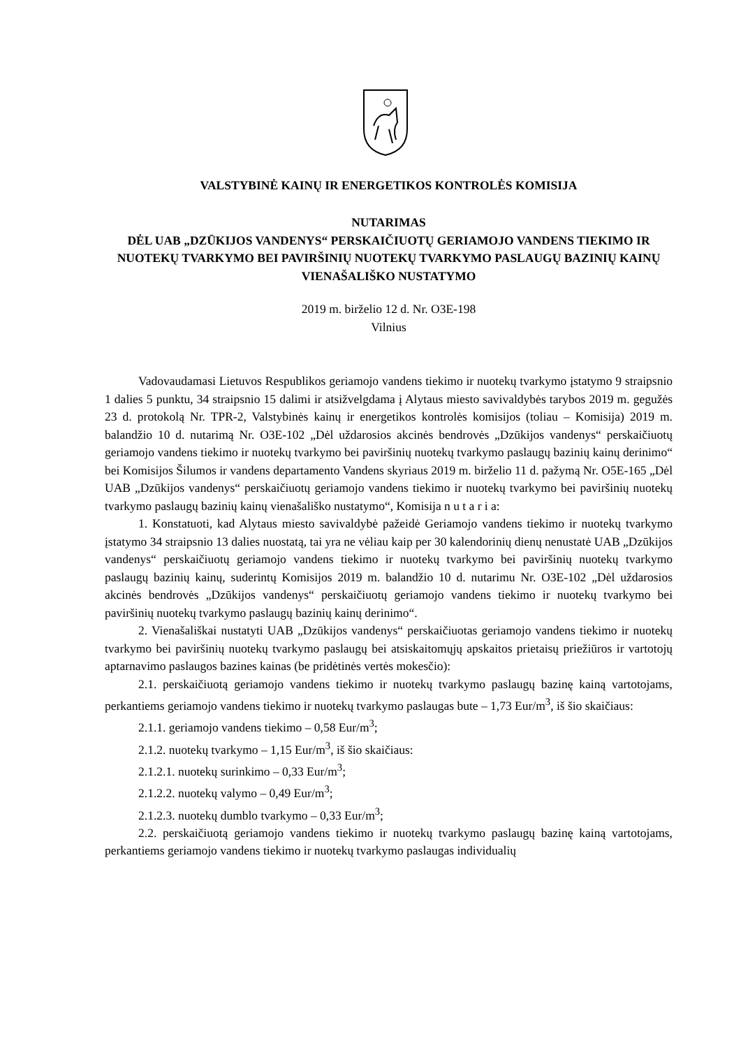VALSTYBINĖ KAINŲ IR ENERGETIKOS KONTROLĖS KOMISIJA
NUTARIMAS
DĖL UAB „DZŪKIJOS VANDENYS“ PERSKAIČIUOTŲ GERIAMOJO VANDENS TIEKIMO IR NUOTEKŲ TVARKYMO BEI PAVIRŠINIŲ NUOTEKŲ TVARKYMO PASLAUGŲ BAZINIŲ KAINŲ VIENAŠALIŠKO NUSTATYMO
2019 m. birželio 12 d. Nr. O3E-198
Vilnius
Vadovaudamasi Lietuvos Respublikos geriamojo vandens tiekimo ir nuotekų tvarkymo įstatymo 9 straipsnio 1 dalies 5 punktu, 34 straipsnio 15 dalimi ir atsižvelgdama į Alytaus miesto savivaldybės tarybos 2019 m. gegužės 23 d. protokolą Nr. TPR-2, Valstybinės kainų ir energetikos kontrolės komisijos (toliau – Komisija) 2019 m. balandžio 10 d. nutarimą Nr. O3E-102 „Dėl uždarosios akcinės bendrovės „Dzūkijos vandenys“ perskaičiuotų geriamojo vandens tiekimo ir nuotekų tvarkymo bei paviršinių nuotekų tvarkymo paslaugų bazinių kainų derinimo“ bei Komisijos Šilumos ir vandens departamento Vandens skyriaus 2019 m. birželio 11 d. pažymą Nr. O5E-165 „Dėl UAB „Dzūkijos vandenys“ perskaičiuotų geriamojo vandens tiekimo ir nuotekų tvarkymo bei paviršinių nuotekų tvarkymo paslaugų bazinių kainų vienašališko nustatymo“, Komisija n u t a r i a:
1. Konstatuoti, kad Alytaus miesto savivaldybė pažeidė Geriamojo vandens tiekimo ir nuotekų tvarkymo įstatymo 34 straipsnio 13 dalies nuostatą, tai yra ne vėliau kaip per 30 kalendorinių dienų nenustatė UAB „Dzūkijos vandenys“ perskaičiuotų geriamojo vandens tiekimo ir nuotekų tvarkymo bei paviršinių nuotekų tvarkymo paslaugų bazinių kainų, suderintų Komisijos 2019 m. balandžio 10 d. nutarimu Nr. O3E-102 „Dėl uždarosios akcinės bendrovės „Dzūkijos vandenys“ perskaičiuotų geriamojo vandens tiekimo ir nuotekų tvarkymo bei paviršinių nuotekų tvarkymo paslaugų bazinių kainų derinimo“.
2. Vienašališkai nustatyti UAB „Dzūkijos vandenys“ perskaičiuotas geriamojo vandens tiekimo ir nuotekų tvarkymo bei paviršinių nuotekų tvarkymo paslaugų bei atsiskaitomųjų apskaitos prietaisų priežiūros ir vartotojų aptarnavimo paslaugos bazines kainas (be pridėtinės vertės mokesčio):
2.1. perskaičiuotą geriamojo vandens tiekimo ir nuotekų tvarkymo paslaugų bazinę kainą vartotojams, perkantiems geriamojo vandens tiekimo ir nuotekų tvarkymo paslaugas bute – 1,73 Eur/m<sup>3</sup>, iš šio skaičiaus:
2.1.1. geriamojo vandens tiekimo – 0,58 Eur/m<sup>3</sup>;
2.1.2. nuotekų tvarkymo – 1,15 Eur/m<sup>3</sup>, iš šio skaičiaus:
2.1.2.1. nuotekų surinkimo – 0,33 Eur/m<sup>3</sup>;
2.1.2.2. nuotekų valymo – 0,49 Eur/m<sup>3</sup>;
2.1.2.3. nuotekų dumblo tvarkymo – 0,33 Eur/m<sup>3</sup>;
2.2. perskaičiuotą geriamojo vandens tiekimo ir nuotekų tvarkymo paslaugų bazinę kainą vartotojams, perkantiems geriamojo vandens tiekimo ir nuotekų tvarkymo paslaugas individualių